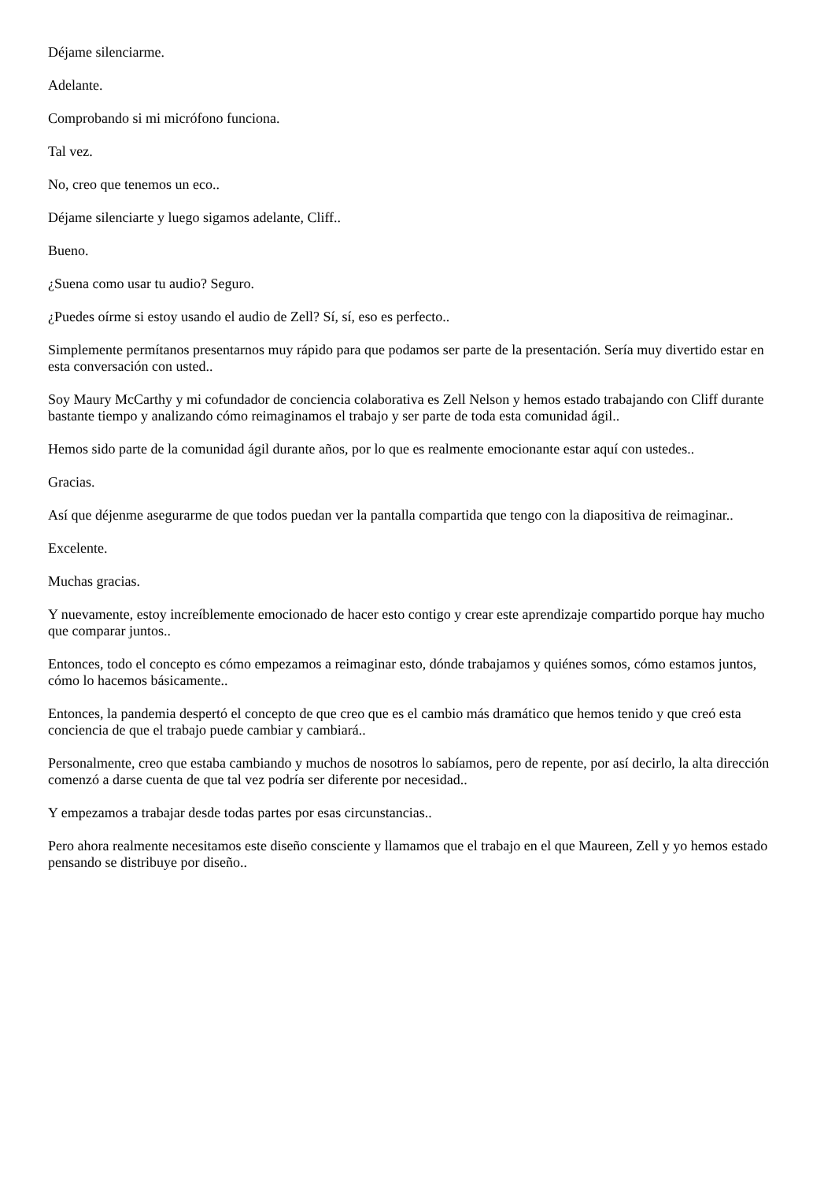Déjame silenciarme.
Adelante.
Comprobando si mi micrófono funciona.
Tal vez.
No, creo que tenemos un eco..
Déjame silenciarte y luego sigamos adelante, Cliff..
Bueno.
¿Suena como usar tu audio? Seguro.
¿Puedes oírme si estoy usando el audio de Zell? Sí, sí, eso es perfecto..
Simplemente permítanos presentarnos muy rápido para que podamos ser parte de la presentación. Sería muy divertido estar en esta conversación con usted..
Soy Maury McCarthy y mi cofundador de conciencia colaborativa es Zell Nelson y hemos estado trabajando con Cliff durante bastante tiempo y analizando cómo reimaginamos el trabajo y ser parte de toda esta comunidad ágil..
Hemos sido parte de la comunidad ágil durante años, por lo que es realmente emocionante estar aquí con ustedes..
Gracias.
Así que déjenme asegurarme de que todos puedan ver la pantalla compartida que tengo con la diapositiva de reimaginar..
Excelente.
Muchas gracias.
Y nuevamente, estoy increíblemente emocionado de hacer esto contigo y crear este aprendizaje compartido porque hay mucho que comparar juntos..
Entonces, todo el concepto es cómo empezamos a reimaginar esto, dónde trabajamos y quiénes somos, cómo estamos juntos, cómo lo hacemos básicamente..
Entonces, la pandemia despertó el concepto de que creo que es el cambio más dramático que hemos tenido y que creó esta conciencia de que el trabajo puede cambiar y cambiará..
Personalmente, creo que estaba cambiando y muchos de nosotros lo sabíamos, pero de repente, por así decirlo, la alta dirección comenzó a darse cuenta de que tal vez podría ser diferente por necesidad..
Y empezamos a trabajar desde todas partes por esas circunstancias..
Pero ahora realmente necesitamos este diseño consciente y llamamos que el trabajo en el que Maureen, Zell y yo hemos estado pensando se distribuye por diseño..